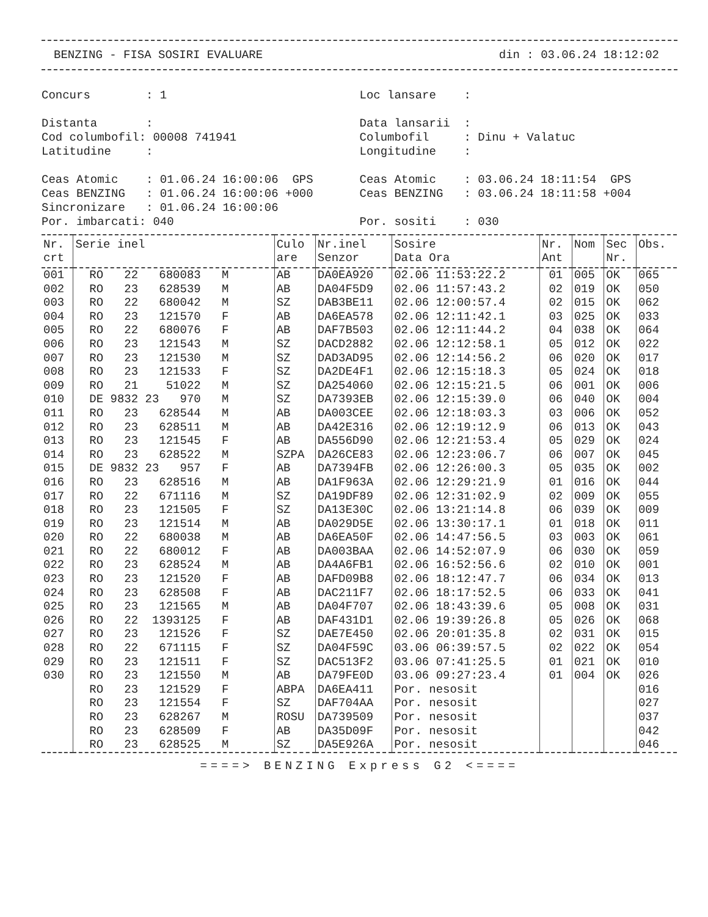BENZING - FISA SOSIRI EVALUARE din : 03.06.24 18:12:02
Concurs : 1
Loc lansare :
Distanta :
Data lansarii :
Cod columbofil: 00008 741941
Columbofil : Dinu + Valatuc
Latitudine :
Longitudine :
Ceas Atomic : 01.06.24 16:00:06 GPS
Ceas Atomic : 03.06.24 18:11:54 GPS
Ceas BENZING : 01.06.24 16:00:06 +000
Ceas BENZING : 03.06.24 18:11:58 +004
Sincronizare : 01.06.24 16:00:06
Por. imbarcati: 040
Por. sositi : 030
| Nr. crt | Serie inel | Culo are | Nr.inel Senzor | Sosire Data Ora | Nr. Ant | Nom | Sec Nr. | Obs. |
| --- | --- | --- | --- | --- | --- | --- | --- | --- |
| 001 | RO 22 680083 M | AB | DA0EA920 | 02.06 11:53:22.2 | 01 | 005 | OK | 065 |
| 002 | RO 23 628539 M | AB | DA04F5D9 | 02.06 11:57:43.2 | 02 | 019 | OK | 050 |
| 003 | RO 22 680042 M | SZ | DAB3BE11 | 02.06 12:00:57.4 | 02 | 015 | OK | 062 |
| 004 | RO 23 121570 F | AB | DA6EA578 | 02.06 12:11:42.1 | 03 | 025 | OK | 033 |
| 005 | RO 22 680076 F | AB | DAF7B503 | 02.06 12:11:44.2 | 04 | 038 | OK | 064 |
| 006 | RO 23 121543 M | SZ | DACD2882 | 02.06 12:12:58.1 | 05 | 012 | OK | 022 |
| 007 | RO 23 121530 M | SZ | DAD3AD95 | 02.06 12:14:56.2 | 06 | 020 | OK | 017 |
| 008 | RO 23 121533 F | SZ | DA2DE4F1 | 02.06 12:15:18.3 | 05 | 024 | OK | 018 |
| 009 | RO 21 51022 M | SZ | DA254060 | 02.06 12:15:21.5 | 06 | 001 | OK | 006 |
| 010 | DE 9832 23 970 M | SZ | DA7393EB | 02.06 12:15:39.0 | 06 | 040 | OK | 004 |
| 011 | RO 23 628544 M | AB | DA003CEE | 02.06 12:18:03.3 | 03 | 006 | OK | 052 |
| 012 | RO 23 628511 M | AB | DA42E316 | 02.06 12:19:12.9 | 06 | 013 | OK | 043 |
| 013 | RO 23 121545 F | AB | DA556D90 | 02.06 12:21:53.4 | 05 | 029 | OK | 024 |
| 014 | RO 23 628522 M | SZPA | DA26CE83 | 02.06 12:23:06.7 | 06 | 007 | OK | 045 |
| 015 | DE 9832 23 957 F | AB | DA7394FB | 02.06 12:26:00.3 | 05 | 035 | OK | 002 |
| 016 | RO 23 628516 M | AB | DA1F963A | 02.06 12:29:21.9 | 01 | 016 | OK | 044 |
| 017 | RO 22 671116 M | SZ | DA19DF89 | 02.06 12:31:02.9 | 02 | 009 | OK | 055 |
| 018 | RO 23 121505 F | SZ | DA13E30C | 02.06 13:21:14.8 | 06 | 039 | OK | 009 |
| 019 | RO 23 121514 M | AB | DA029D5E | 02.06 13:30:17.1 | 01 | 018 | OK | 011 |
| 020 | RO 22 680038 M | AB | DA6EA50F | 02.06 14:47:56.5 | 03 | 003 | OK | 061 |
| 021 | RO 22 680012 F | AB | DA003BAA | 02.06 14:52:07.9 | 06 | 030 | OK | 059 |
| 022 | RO 23 628524 M | AB | DA4A6FB1 | 02.06 16:52:56.6 | 02 | 010 | OK | 001 |
| 023 | RO 23 121520 F | AB | DAFD09B8 | 02.06 18:12:47.7 | 06 | 034 | OK | 013 |
| 024 | RO 23 628508 F | AB | DAC211F7 | 02.06 18:17:52.5 | 06 | 033 | OK | 041 |
| 025 | RO 23 121565 M | AB | DA04F707 | 02.06 18:43:39.6 | 05 | 008 | OK | 031 |
| 026 | RO 22 1393125 F | AB | DAF431D1 | 02.06 19:39:26.8 | 05 | 026 | OK | 068 |
| 027 | RO 23 121526 F | SZ | DAE7E450 | 02.06 20:01:35.8 | 02 | 031 | OK | 015 |
| 028 | RO 22 671115 F | SZ | DA04F59C | 03.06 06:39:57.5 | 02 | 022 | OK | 054 |
| 029 | RO 23 121511 F | SZ | DAC513F2 | 03.06 07:41:25.5 | 01 | 021 | OK | 010 |
| 030 | RO 23 121550 M | AB | DA79FE0D | 03.06 09:27:23.4 | 01 | 004 | OK | 026 |
| | RO 23 121529 F | ABPA | DA6EA411 | Por. nesosit | | | | 016 |
| | RO 23 121554 F | SZ | DAF704AA | Por. nesosit | | | | 027 |
| | RO 23 628267 M | ROSU | DA739509 | Por. nesosit | | | | 037 |
| | RO 23 628509 F | AB | DA35D09F | Por. nesosit | | | | 042 |
| | RO 23 628525 M | SZ | DA5E926A | Por. nesosit | | | | 046 |
====> BENZING Express G2 <====